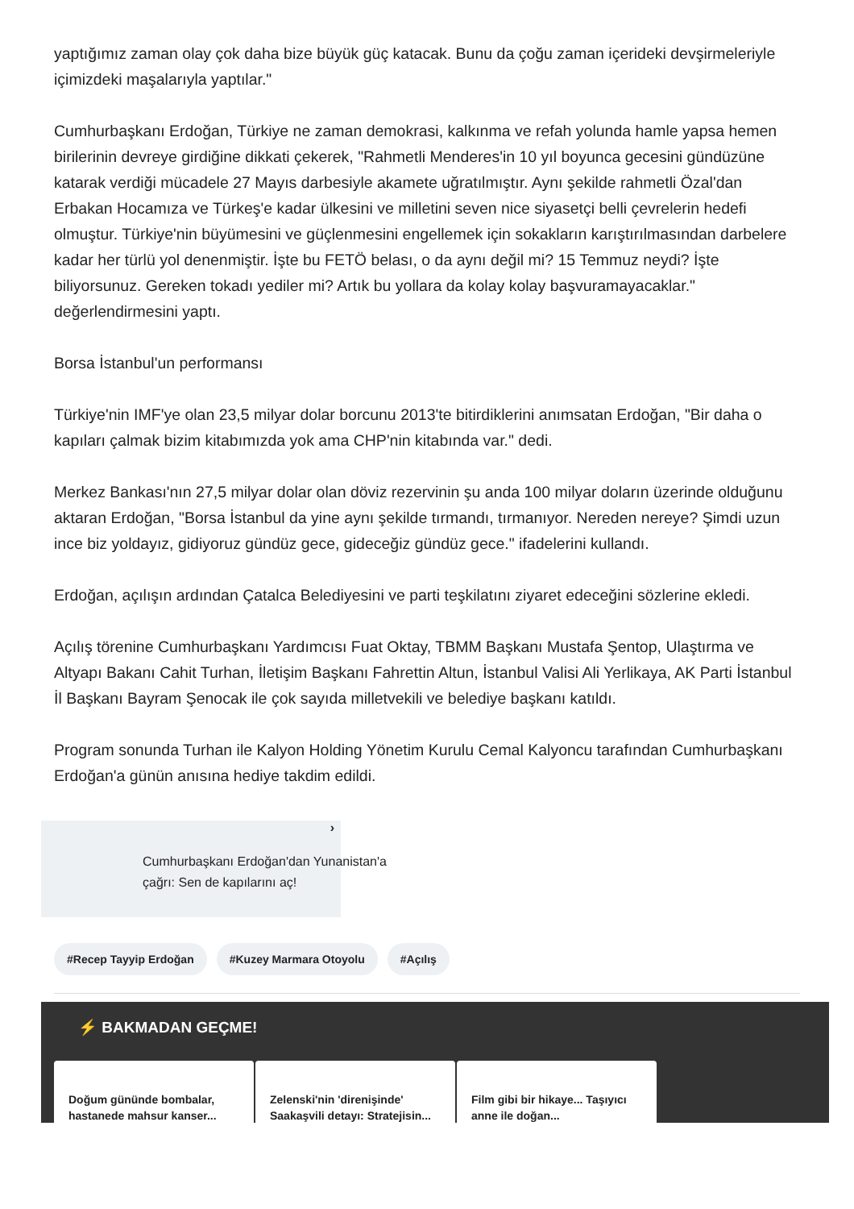yaptığımız zaman olay çok daha bize büyük güç katacak. Bunu da çoğu zaman içerideki devşirmeleriyle içimizdeki maşalarıyla yaptılar."
Cumhurbaşkanı Erdoğan, Türkiye ne zaman demokrasi, kalkınma ve refah yolunda hamle yapsa hemen birilerinin devreye girdiğine dikkati çekerek, "Rahmetli Menderes'in 10 yıl boyunca gecesini gündüzüne katarak verdiği mücadele 27 Mayıs darbesiyle akamete uğratılmıştır. Aynı şekilde rahmetli Özal'dan Erbakan Hocamıza ve Türkeş'e kadar ülkesini ve milletini seven nice siyasetçi belli çevrelerin hedefi olmuştur. Türkiye'nin büyümesini ve güçlenmesini engellemek için sokakların karıştırılmasından darbelere kadar her türlü yol denenmiştir. İşte bu FETÖ belası, o da aynı değil mi? 15 Temmuz neydi? İşte biliyorsunuz. Gereken tokadı yediler mi? Artık bu yollara da kolay kolay başvuramayacaklar." değerlendirmesini yaptı.
Borsa İstanbul'un performansı
Türkiye'nin IMF'ye olan 23,5 milyar dolar borcunu 2013'te bitirdiklerini anımsatan Erdoğan, "Bir daha o kapıları çalmak bizim kitabımızda yok ama CHP'nin kitabında var." dedi.
Merkez Bankası'nın 27,5 milyar dolar olan döviz rezervinin şu anda 100 milyar doların üzerinde olduğunu aktaran Erdoğan, "Borsa İstanbul da yine aynı şekilde tırmandı, tırmanıyor. Nereden nereye? Şimdi uzun ince biz yoldayız, gidiyoruz gündüz gece, gideceğiz gündüz gece." ifadelerini kullandı.
Erdoğan, açılışın ardından Çatalca Belediyesini ve parti teşkilatını ziyaret edeceğini sözlerine ekledi.
Açılış törenine Cumhurbaşkanı Yardımcısı Fuat Oktay, TBMM Başkanı Mustafa Şentop, Ulaştırma ve Altyapı Bakanı Cahit Turhan, İletişim Başkanı Fahrettin Altun, İstanbul Valisi Ali Yerlikaya, AK Parti İstanbul İl Başkanı Bayram Şenocak ile çok sayıda milletvekili ve belediye başkanı katıldı.
Program sonunda Turhan ile Kalyon Holding Yönetim Kurulu Cemal Kalyoncu tarafından Cumhurbaşkanı Erdoğan'a günün anısına hediye takdim edildi.
›
Cumhurbaşkanı Erdoğan'dan Yunanistan'a çağrı: Sen de kapılarını aç!
#Recep Tayyip Erdoğan #Kuzey Marmara Otoyolu #Açılış
⚡ BAKMADAN GEÇME!
Doğum gününde bombalar, hastanede mahsur kanser...
Zelenski'nin 'direnişinde' Saakaşvili detayı: Stratejisin...
Film gibi bir hikaye... Taşıyıcı anne ile doğan...